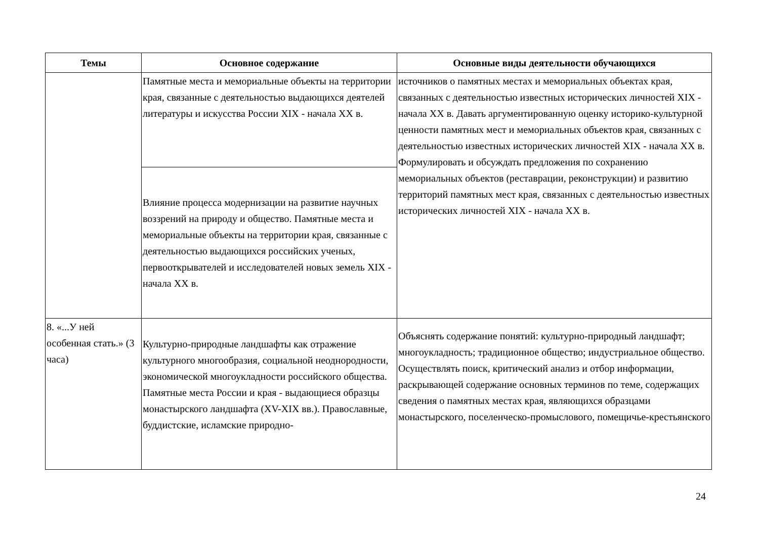| Темы | Основное содержание | Основные виды деятельности обучающихся |
| --- | --- | --- |
| | Памятные места и мемориальные объекты на территории края, связанные с деятельностью выдающихся деятелей литературы и искусства России XIX - начала XX в. | источников о памятных местах и мемориальных объектах края, связанных с деятельностью известных исторических личностей XIX - начала XX в. Давать аргументированную оценку историко-культурной ценности памятных мест и мемориальных объектов края, связанных с деятельностью известных исторических личностей XIX - начала XX в. Формулировать и обсуждать предложения по сохранению мемориальных объектов (реставрации, реконструкции) и развитию территорий памятных мест края, связанных с деятельностью известных исторических личностей XIX - начала XX в. |
| | Влияние процесса модернизации на развитие научных воззрений на природу и общество. Памятные места и мемориальные объекты на территории края, связанные с деятельностью выдающихся российских ученых, первооткрывателей и исследователей новых земель XIX - начала XX в. | |
| 8. «...У ней особенная стать.» (3 часа) | Культурно-природные ландшафты как отражение культурного многообразия, социальной неоднородности, экономической многоукладности российского общества. Памятные места России и края - выдающиеся образцы монастырского ландшафта (XV-XIX вв.). Православные, буддистские, исламские природно- | Объяснять содержание понятий: культурно-природный ландшафт; многоукладность; традиционное общество; индустриальное общество. Осуществлять поиск, критический анализ и отбор информации, раскрывающей содержание основных терминов по теме, содержащих сведения о памятных местах края, являющихся образцами монастырского, поселенческо-промыслового, помещичье-крестьянского |
24